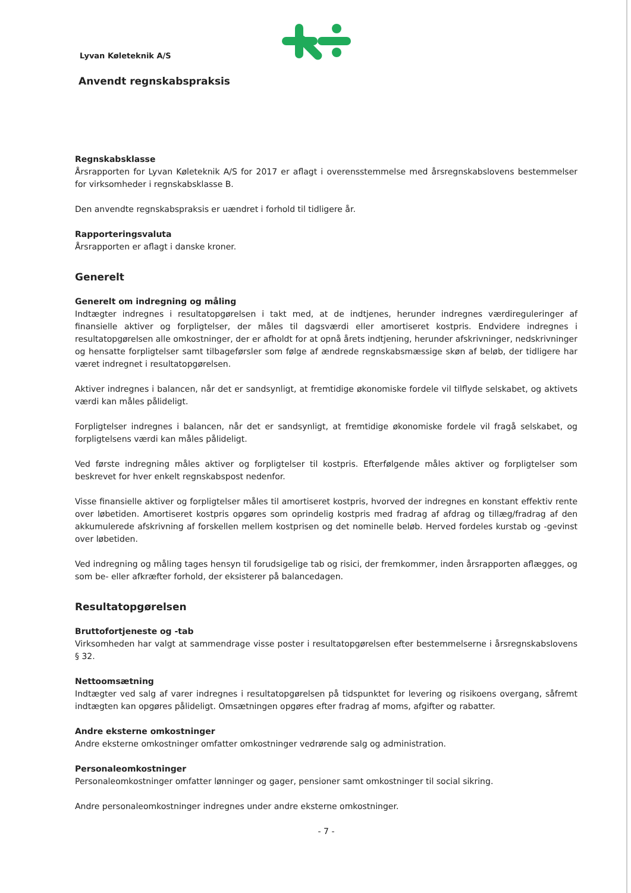Lyvan Køleteknik A/S
Anvendt regnskabspraksis
Regnskabsklasse
Årsrapporten for Lyvan Køleteknik A/S for 2017 er aflagt i overensstemmelse med årsregnskabslovens bestemmelser for virksomheder i regnskabsklasse B.
Den anvendte regnskabspraksis er uændret i forhold til tidligere år.
Rapporteringsvaluta
Årsrapporten er aflagt i danske kroner.
Generelt
Generelt om indregning og måling
Indtægter indregnes i resultatopgørelsen i takt med, at de indtjenes, herunder indregnes værdireguleringer af finansielle aktiver og forpligtelser, der måles til dagsværdi eller amortiseret kostpris. Endvidere indregnes i resultatopgørelsen alle omkostninger, der er afholdt for at opnå årets indtjening, herunder afskrivninger, nedskrivninger og hensatte forpligtelser samt tilbageførsler som følge af ændrede regnskabsmæssige skøn af beløb, der tidligere har været indregnet i resultatopgørelsen.
Aktiver indregnes i balancen, når det er sandsynligt, at fremtidige økonomiske fordele vil tilflyde selskabet, og aktivets værdi kan måles pålideligt.
Forpligtelser indregnes i balancen, når det er sandsynligt, at fremtidige økonomiske fordele vil fragå selskabet, og forpligtelsens værdi kan måles pålideligt.
Ved første indregning måles aktiver og forpligtelser til kostpris. Efterfølgende måles aktiver og forpligtelser som beskrevet for hver enkelt regnskabspost nedenfor.
Visse finansielle aktiver og forpligtelser måles til amortiseret kostpris, hvorved der indregnes en konstant effektiv rente over løbetiden. Amortiseret kostpris opgøres som oprindelig kostpris med fradrag af afdrag og tillæg/fradrag af den akkumulerede afskrivning af forskellen mellem kostprisen og det nominelle beløb. Herved fordeles kurstab og -gevinst over løbetiden.
Ved indregning og måling tages hensyn til forudsigelige tab og risici, der fremkommer, inden årsrapporten aflægges, og som be- eller afkræfter forhold, der eksisterer på balancedagen.
Resultatopgørelsen
Bruttofortjeneste og -tab
Virksomheden har valgt at sammendrage visse poster i resultatopgørelsen efter bestemmelserne i årsregnskabslovens § 32.
Nettoomsætning
Indtægter ved salg af varer indregnes i resultatopgørelsen på tidspunktet for levering og risikoens overgang, såfremt indtægten kan opgøres pålideligt. Omsætningen opgøres efter fradrag af moms, afgifter og rabatter.
Andre eksterne omkostninger
Andre eksterne omkostninger omfatter omkostninger vedrørende salg og administration.
Personaleomkostninger
Personaleomkostninger omfatter lønninger og gager, pensioner samt omkostninger til social sikring.
Andre personaleomkostninger indregnes under andre eksterne omkostninger.
- 7 -